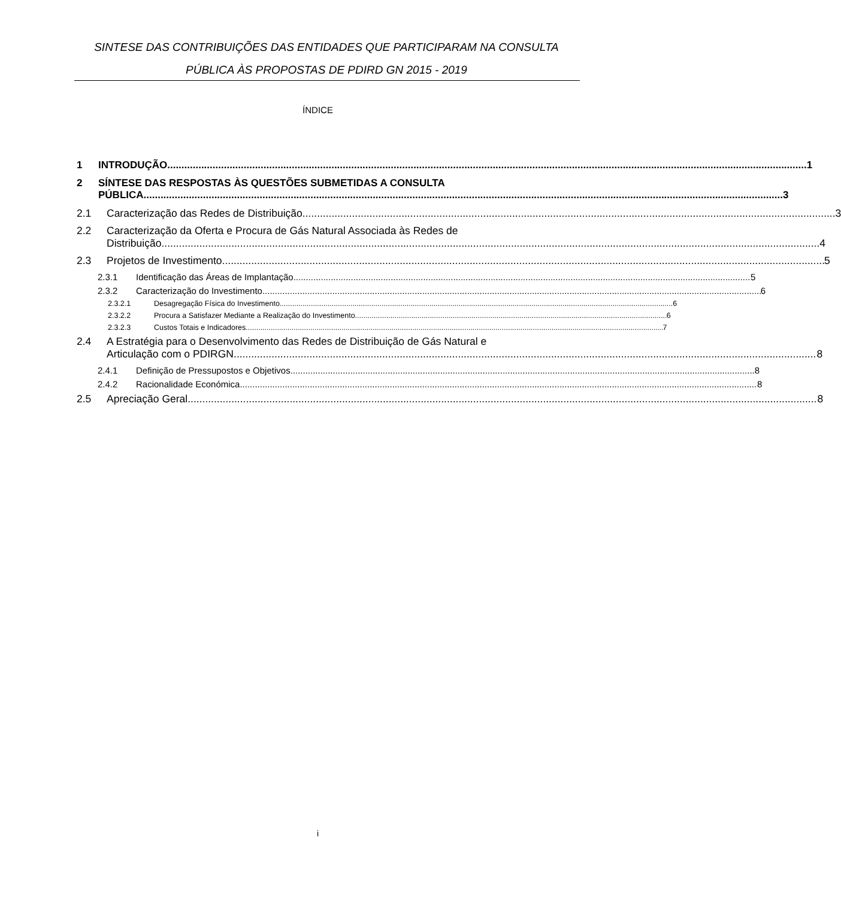SINTESE DAS CONTRIBUIÇÕES DAS ENTIDADES QUE PARTICIPARAM NA CONSULTA PÚBLICA ÀS PROPOSTAS DE PDIRD GN 2015 - 2019
ÍNDICE
1 INTRODUÇÃO 1
2
SÍNTESE DAS RESPOSTAS ÀS QUESTÕES SUBMETIDAS A CONSULTA
PÚBLICA 3
2.1 Caracterização das Redes de Distribuição 3
2.2
Caracterização da Oferta e Procura de Gás Natural Associada às Redes de
Distribuição 4
2.3 Projetos de Investimento 5
2.3.1 Identificação das Áreas de Implantação 5
2.3.2 Caracterização do Investimento 6
2.3.2.1 Desagregação Física do Investimento 6
2.3.2.2 Procura a Satisfazer Mediante a Realização do Investimento 6
2.3.2.3 Custos Totais e Indicadores 7
2.4
A Estratégia para o Desenvolvimento das Redes de Distribuição de Gás Natural e
Articulação com o PDIRGN 8
2.4.1 Definição de Pressupostos e Objetivos 8
2.4.2 Racionalidade Económica 8
2.5 Apreciação Geral 8
i